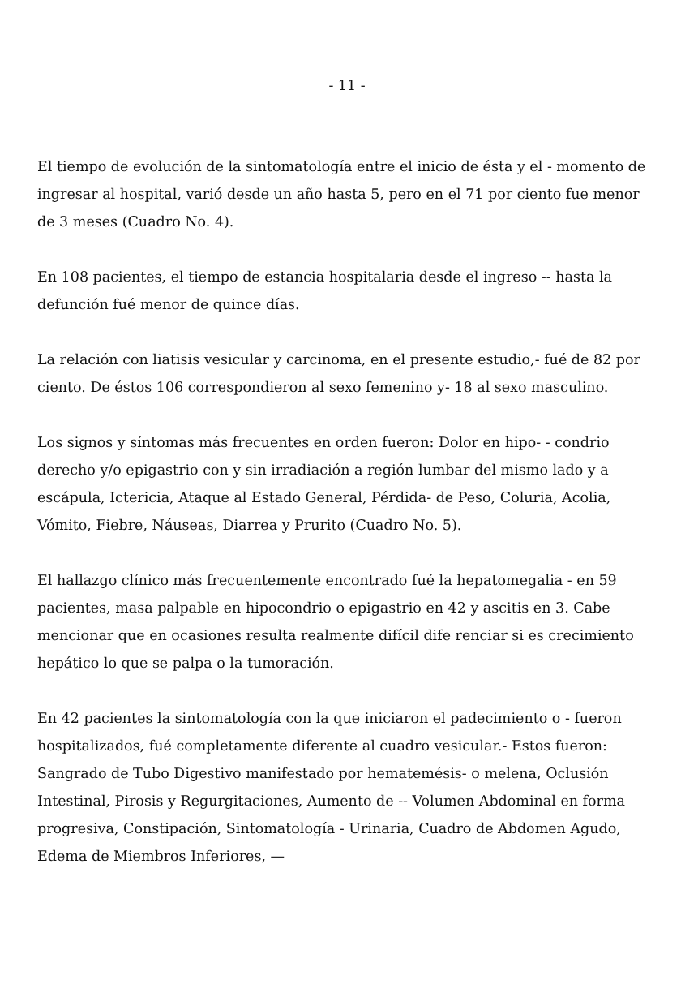- 11 -
El tiempo de evolución de la sintomatología entre el inicio de ésta y el - momento de ingresar al hospital, varió desde un año hasta 5, pero en el 71 por ciento fue menor de 3 meses (Cuadro No. 4).
En 108 pacientes, el tiempo de estancia hospitalaria desde el ingreso -- hasta la defunción fué menor de quince días.
La relación con liatisis vesicular y carcinoma, en el presente estudio,- fué de 82 por ciento. De éstos 106 correspondieron al sexo femenino y- 18 al sexo masculino.
Los signos y síntomas más frecuentes en orden fueron: Dolor en hipo- - condrio derecho y/o epigastrio con y sin irradiación a región lumbar del mismo lado y a escápula, Ictericia, Ataque al Estado General, Pérdida- de Peso, Coluria, Acolia, Vómito, Fiebre, Náuseas, Diarrea y Prurito (Cuadro No. 5).
El hallazgo clínico más frecuentemente encontrado fué la hepatomegalia - en 59 pacientes, masa palpable en hipocondrio o epigastrio en 42 y ascitis en 3. Cabe mencionar que en ocasiones resulta realmente difícil dife renciar si es crecimiento hepático lo que se palpa o la tumoración.
En 42 pacientes la sintomatología con la que iniciaron el padecimiento o - fueron hospitalizados, fué completamente diferente al cuadro vesicular.- Estos fueron: Sangrado de Tubo Digestivo manifestado por hematemésis- o melena, Oclusión Intestinal, Pirosis y Regurgitaciones, Aumento de -- Volumen Abdominal en forma progresiva, Constipación, Sintomatología - Urinaria, Cuadro de Abdomen Agudo, Edema de Miembros Inferiores, —